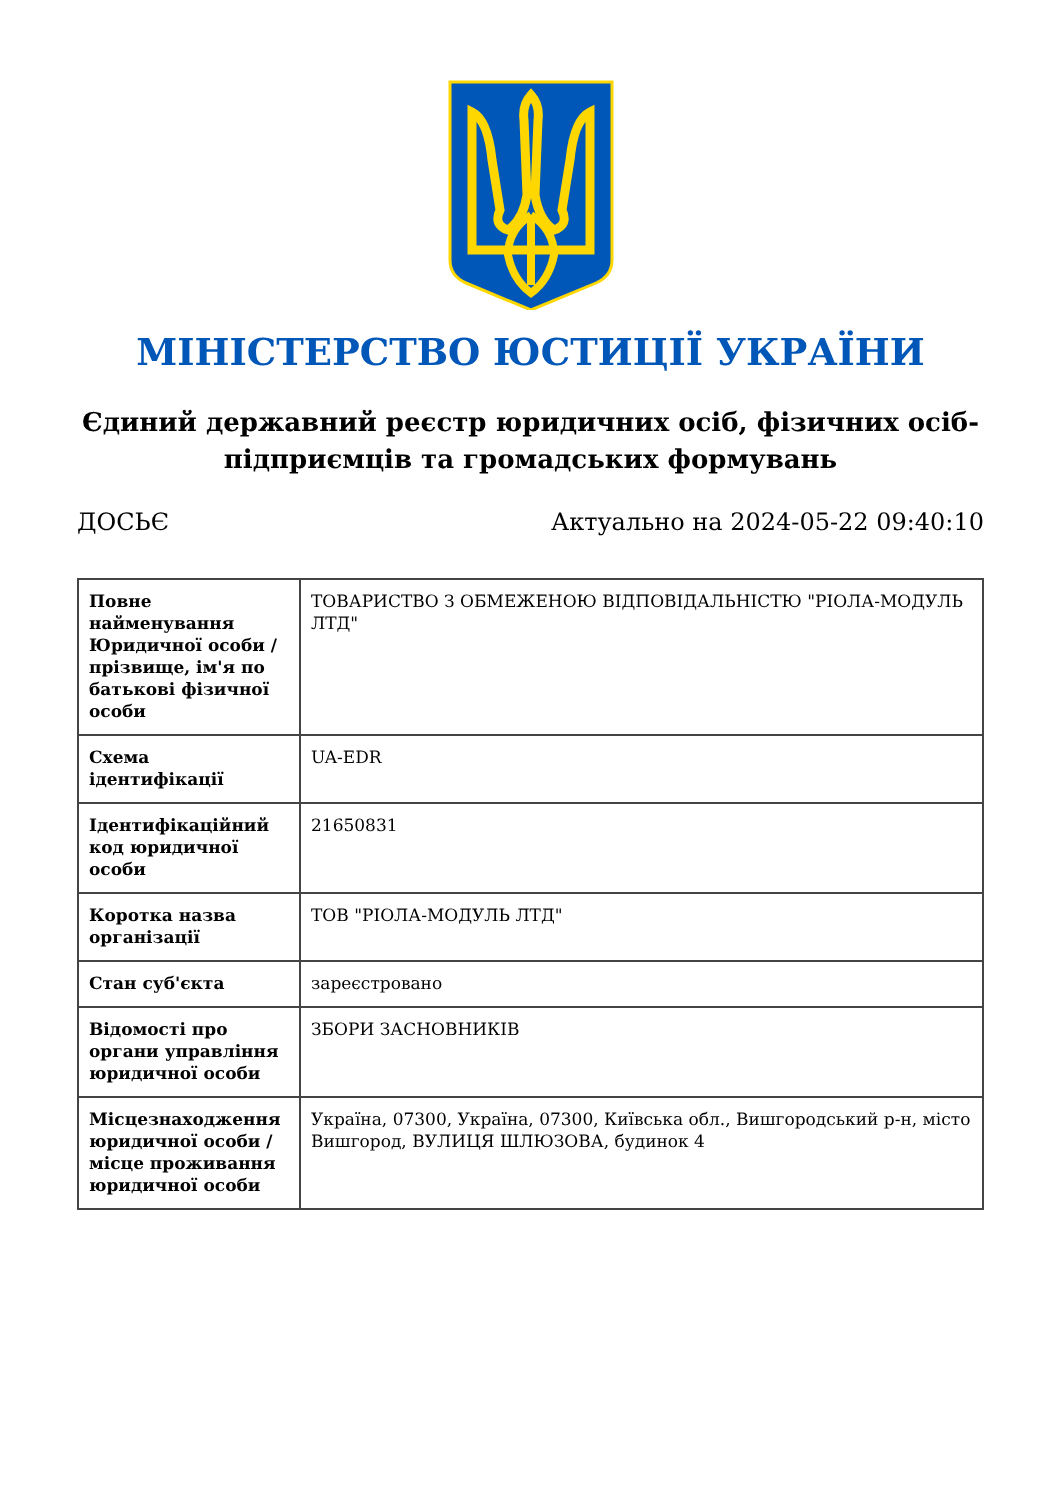МІНІСТЕРСТВО ЮСТИЦІЇ УКРАЇНИ
Єдиний державний реєстр юридичних осіб, фізичних осіб-підприємців та громадських формувань
ДОСЬЄ Актуально на 2024-05-22 09:40:10
| Повне найменування Юридичної особи / прізвище, ім'я по батькові фізичної особи | ТОВАРИСТВО З ОБМЕЖЕНОЮ ВІДПОВІДАЛЬНІСТЮ "РІОЛА-МОДУЛЬ ЛТД" |
| Схема ідентифікації | UA-EDR |
| Ідентифікаційний код юридичної особи | 21650831 |
| Коротка назва організації | ТОВ "РІОЛА-МОДУЛЬ ЛТД" |
| Стан суб'єкта | зареєстровано |
| Відомості про органи управління юридичної особи | ЗБОРИ ЗАСНОВНИКІВ |
| Місцезнаходження юридичної особи / місце проживання юридичної особи | Україна, 07300, Україна, 07300, Київська обл., Вишгородський р-н, місто Вишгород, ВУЛИЦЯ ШЛЮЗОВА, будинок 4 |